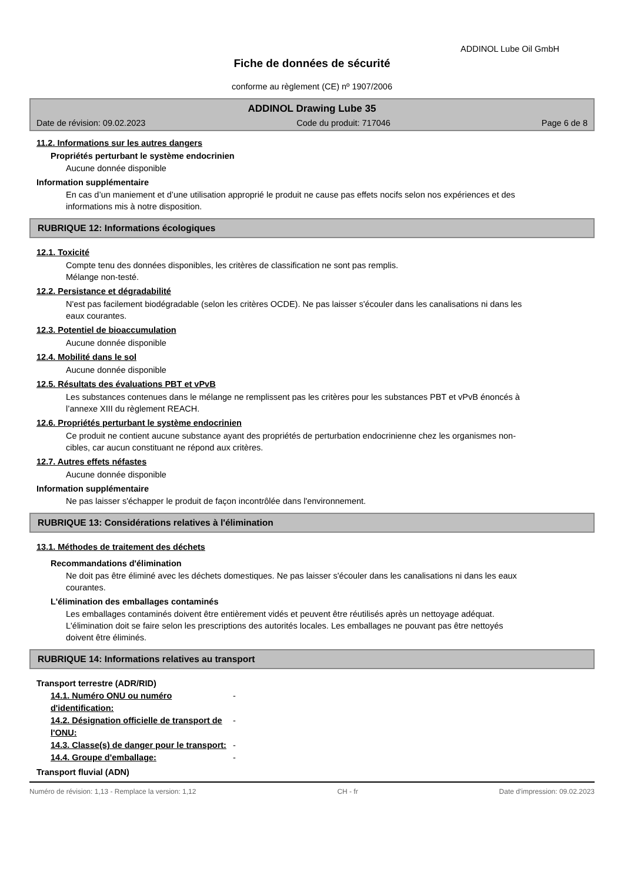ADDINOL Lube Oil GmbH
Fiche de données de sécurité
conforme au règlement (CE) nº 1907/2006
ADDINOL Drawing Lube 35
Date de révision: 09.02.2023 Code du produit: 717046 Page 6 de 8
11.2. Informations sur les autres dangers
Propriétés perturbant le système endocrinien
Aucune donnée disponible
Information supplémentaire
En cas d’un maniement et d’une utilisation approprié le produit ne cause pas effets nocifs selon nos expériences et des informations mis à notre disposition.
RUBRIQUE 12: Informations écologiques
12.1. Toxicité
Compte tenu des données disponibles, les critères de classification ne sont pas remplis.
Mélange non-testé.
12.2. Persistance et dégradabilité
N'est pas facilement biodégradable (selon les critères OCDE). Ne pas laisser s'écouler dans les canalisations ni dans les eaux courantes.
12.3. Potentiel de bioaccumulation
Aucune donnée disponible
12.4. Mobilité dans le sol
Aucune donnée disponible
12.5. Résultats des évaluations PBT et vPvB
Les substances contenues dans le mélange ne remplissent pas les critères pour les substances PBT et vPvB énoncés à l’annexe XIII du règlement REACH.
12.6. Propriétés perturbant le système endocrinien
Ce produit ne contient aucune substance ayant des propriétés de perturbation endocrinienne chez les organismes non-cibles, car aucun constituant ne répond aux critères.
12.7. Autres effets néfastes
Aucune donnée disponible
Information supplémentaire
Ne pas laisser s'échapper le produit de façon incontrôlée dans l'environnement.
RUBRIQUE 13: Considérations relatives à l'élimination
13.1. Méthodes de traitement des déchets
Recommandations d'élimination
Ne doit pas être éliminé avec les déchets domestiques. Ne pas laisser s'écouler dans les canalisations ni dans les eaux courantes.
L'élimination des emballages contaminés
Les emballages contaminés doivent être entièrement vidés et peuvent être réutilisés après un nettoyage adéquat. L'élimination doit se faire selon les prescriptions des autorités locales. Les emballages ne pouvant pas être nettoyés doivent être éliminés.
RUBRIQUE 14: Informations relatives au transport
Transport terrestre (ADR/RID)
14.1. Numéro ONU ou numéro d'identification: -
14.2. Désignation officielle de transport de l'ONU: -
14.3. Classe(s) de danger pour le transport: -
14.4. Groupe d'emballage: -
Transport fluvial (ADN)
Numéro de révision: 1,13 - Remplace la version: 1,12 CH - fr Date d'impression: 09.02.2023